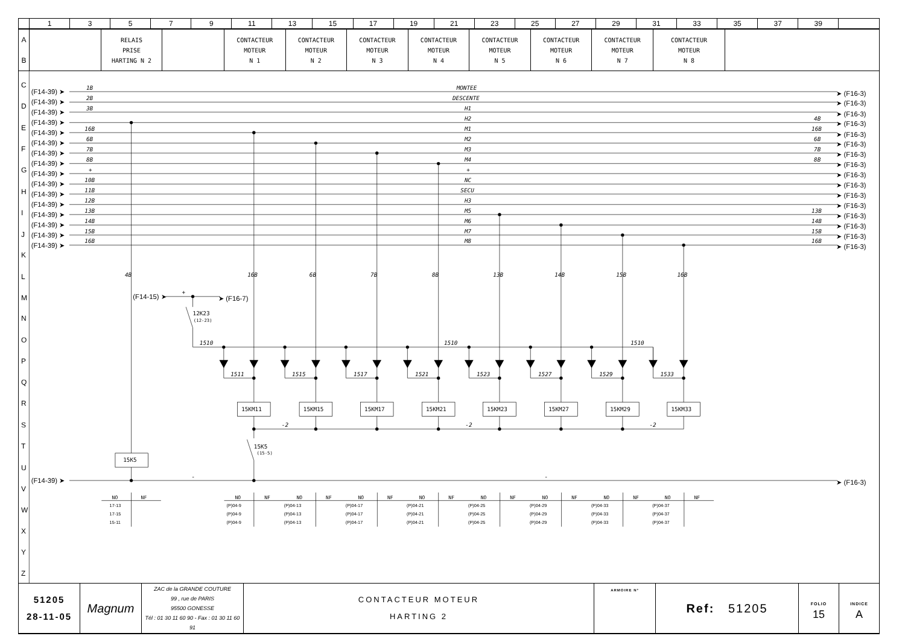| | 1 | 3 | 5 | 7 | 9 | 11 | 13 | 15 | 17 | 19 | 21 | 23 | 25 | 27 | 29 | 31 | 33 | 35 | 37 | 39 | |
| A B | | RELAIS PRISE HARTING N 2 | | CONTACTEUR MOTEUR N 1 | CONTACTEUR MOTEUR N 2 | CONTACTEUR MOTEUR N 3 | CONTACTEUR MOTEUR N 4 | CONTACTEUR MOTEUR N 5 | CONTACTEUR MOTEUR N 6 | CONTACTEUR MOTEUR N 7 | CONTACTEUR MOTEUR N 8 | |
C
D
E
F
G
H
I
J
K
L
M
N
O
P
Q
R
S
T
U
V
W
X
Y
Z
(F14-39) ➤
(F14-39) ➤
(F14-39) ➤
(F14-39) ➤
(F14-39) ➤
(F14-39) ➤
(F14-39) ➤
(F14-39) ➤
(F14-39) ➤
(F14-39) ➤
(F14-39) ➤
(F14-39) ➤
(F14-39) ➤
(F14-39) ➤
(F14-39) ➤
(F14-39) ➤
(F14-39) ➤
➤ (F16-3)
➤ (F16-3)
➤ (F16-3)
➤ (F16-3)
➤ (F16-3)
➤ (F16-3)
➤ (F16-3)
➤ (F16-3)
➤ (F16-3)
➤ (F16-3)
➤ (F16-3)
➤ (F16-3)
➤ (F16-3)
➤ (F16-3)
➤ (F16-3)
➤ (F16-3)
➤ (F16-3)
(F14-15) ➤
➤ (F16-7)
1B
2B
3B
16B
6B
7B
8B
+
10B
11B
12B
13B
14B
15B
16B
MONTEE
DESCENTE
H1
H2
M1
M2
M3
M4
+
NC
SECU
H3
M5
M6
M7
M8
4B
16B
6B
7B
8B
13B
14B
15B
16B
4B
16B
6B
7B
8B
13B
14B
15B
16B
+
1510
1510
1510
1511
1515
1517
1521
1523
1527
1529
1533
-2
-2
-2
-
-
12K23
(12-23)
15K5
(15-5)
15K5
15KM11
15KM15
15KM17
15KM21
15KM23
15KM27
15KM29
15KM33
NO
NF
NO
NF
NO
NF
NO
NF
NO
NF
NO
NF
NO
NF
NO
NF
NO
NF
17-13
17-15
15-11
(P)04-9
(P)04-9
(P)04-9
(P)04-13
(P)04-13
(P)04-13
(P)04-17
(P)04-17
(P)04-17
(P)04-21
(P)04-21
(P)04-21
(P)04-25
(P)04-25
(P)04-25
(P)04-29
(P)04-29
(P)04-29
(P)04-33
(P)04-33
(P)04-33
(P)04-37
(P)04-37
(P)04-37
| 51205 28-11-05 | Magnum | ZAC de la GRANDE COUTURE 99 , rue de PARIS 95500 GONESSE Tél : 01 30 11 60 90 - Fax : 01 30 11 60 91 | CONTACTEUR MOTEUR HARTING 2 | ARMOIRE N° | Ref: 51205 | FOLIO 15 | INDICE A |